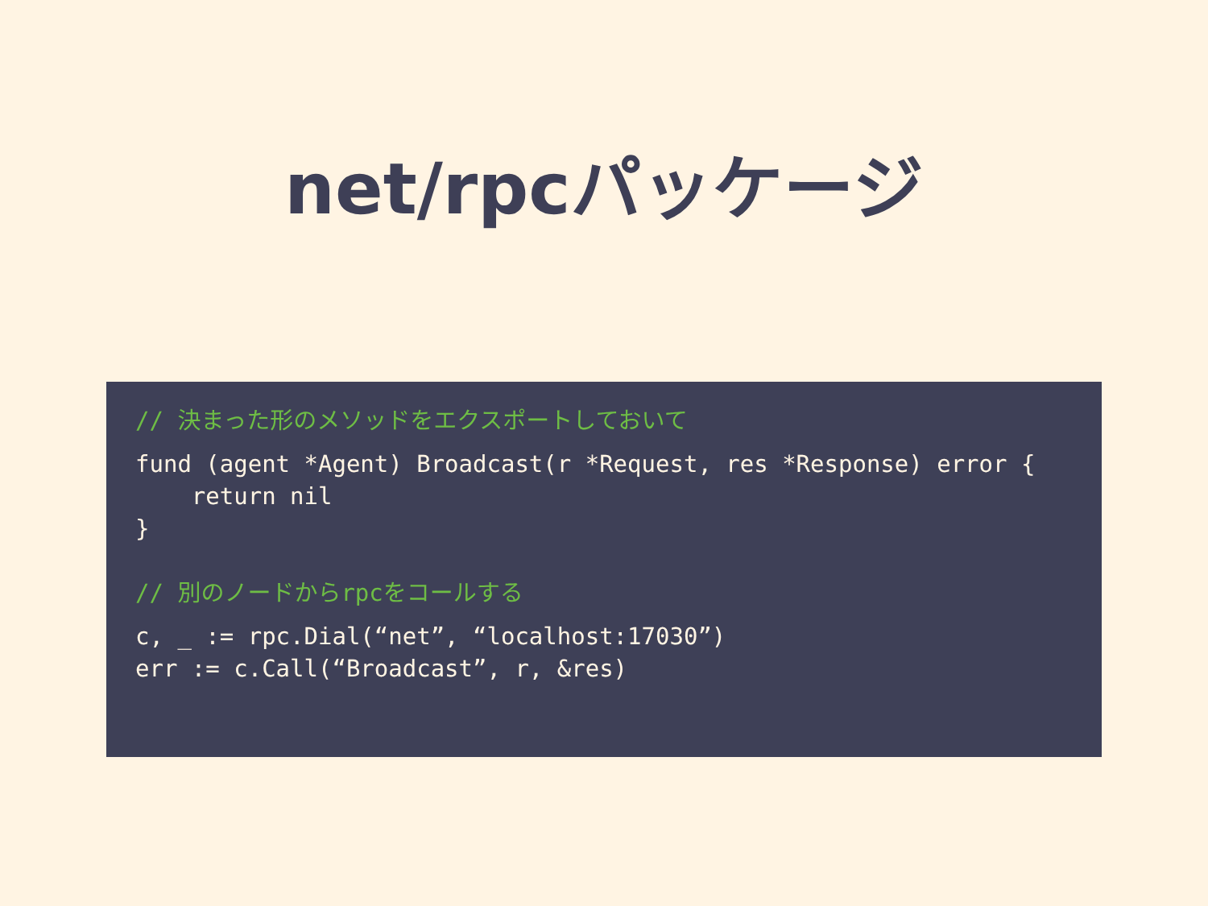net/rpcパッケージ
// 決まった形のメソッドをエクスポートしておいて
fund (agent *Agent) Broadcast(r *Request, res *Response) error {
return nil
}
// 別のノードからrpcをコールする
c, _ := rpc.Dial(“net”, “localhost:17030”)
err := c.Call(“Broadcast”, r, &res)